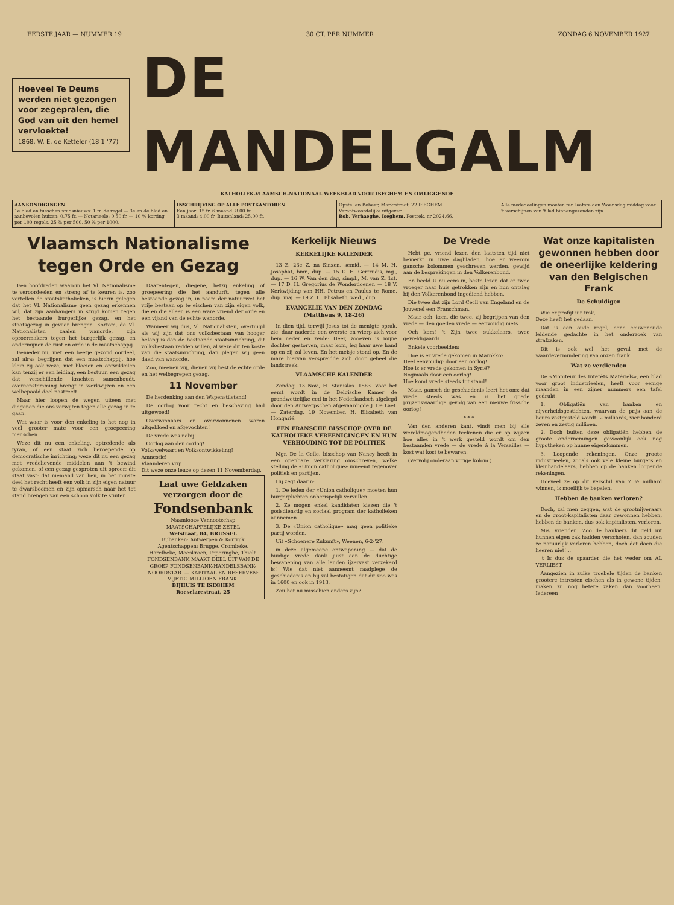EERSTE JAAR — NUMMER 19 30 CT. PER NUMMER ZONDAG 6 NOVEMBER 1927
Hoeveel Te Deums werden niet gezongen voor zegepralen, die God van uit den hemel vervloekte!
1868. W. E. de Ketteler (18 1 '77)
DE MANDELGALM
KATHOLIEK-VLAAMSCH-NATIONAAL WEEKBLAD VOOR ISEGHEM EN OMLIGGENDE
AANKONDIGINGEN
1e blad en tusschen stadsnieuws: 1 fr. de regel — 3e en 4e blad en aanbevolen huizen: 0.75 fr. — Notarieele: 0.50 fr. — 10 % korting per 100 regels, 25 % per 500, 50 % per 1000.
INSCHRIJVING OP ALLE POSTKANTOREN
Een jaar: 15 fr. 6 maand: 8.00 fr.
3 maand: 4.00 fr. Buitenland: 25.00 fr.
Opstel en Beheer, Marktstraat, 22 ISEGHEM
Verantwoordelijke uitgever:
Rob. Verhaeghe, Iseghem. Postrek. nr 2024.66.
Alle mededeelingen moeten ten laatste den Woensdag middag voor 't verschijnen van 't lad binnengezonden zijn.
Vlaamsch Nationalisme tegen Orde en Gezag
Een hoofdreden waarom het Vl. Nationalisme te veroordeelen en streng af te keuren is, zoo vertellen de staatskatholieken, is hierin gelegen dat het Vl. Nationalisme geen gezag erkennen wil, dat zijn aanhangers in strijd komen tegen het bestaande burgerlijke gezag, en het staatsgezag in gevaar brengen. Kortom, de Vl. Nationalisten zaaien wanorde, zijn oproermakers tegen het burgerlijk gezag, en ondermijnen de rust en orde in de maatschappij.
Eenieder nu, met een beetje gezond oordeel, zal alras begrijpen dat een maatschappij, hoe klein zij ook weze, niet bloeien en ontwikkelen kan tenzij er een leiding, een bestuur, een gezag dat verschillende krachten samenhoudt, overeenstemming brengt in werkwijzen en een welbepaald doel nastreeft.
Maar hier loopen de wegen uiteen met diegenen die ons verwijten tegen alle gezag in te gaan.
Wat waar is voor den enkeling is het nog in veel grooter mate voor een groepeering menschen.
Weze dit nu een enkeling, optredende als tyran, of een staat zich beroepende op democratische inrichting; weze dit nu een gezag met vredelievende middelen aan 't bewind gekomen, of een gezag gesproten uit oproer; dit staat vast: dat niemand van hen, in het minste deel het recht heeft een volk in zijn eigen natuur te dwarsboomen en zijn opmarsch naar het tot stand brengen van een schoon volk te stuiten.
Daarentegen, diegene, hetzij enkeling of groepeering die het aandurft, tegen alle bestaande gezag in, in naam der natuurwet het vrije bestaan op te eischen van zijn eigen volk, die en die alleen is een ware vriend der orde en een vijand van de echte wanorde.
Wanneer wij dus, Vl. Nationalisten, overtuigd als wij zijn dat ons volksbestaan van hooger belang is dan de bestaande staatsinrichting, dit volksbestaan redden willen, al weze dit ten koste van die staatsinrichting, dan plegen wij geen daad van wanorde.
Zoo, meenen wij, dienen wij best de echte orde en het welbegrepen gezag.
11 November
De herdenking aan den Wapenstilstand!
De oorlog voor recht en beschaving had uitgewoed!
Overwinnaars en overwonnenen waren uitgebloed en afgevochten!
De vrede was nabij!
Oorlog aan den oorlog!
Volkswelvaart en Volksontwikkeling!
Amnestie!
Vlaanderen vrij!
Dit weze onze leuze op dezen 11 Novemberdag.
Laat uwe Geldzaken verzorgen door de
Fondsenbank
Naamlooze Vennootschap
MAATSCHAPPELIJKE ZETEL
Wetstraat, 84, BRUSSEL
Bijbanken: Antwerpen & Kortrijk
Agentschappen: Brugge, Crombeke, Harelbeke, Moeskroen, Poperinghe, Thielt.
FONDSENBANK MAAKT DEEL UIT VAN DE GROEP FONDSENBANK-HANDELSBANK-NOORDSTAR. — KAPITAAL EN RESERVEN: VIJFTIG MILLIOEN FRANK.
BIJHUIS TE ISEGHEM
Roeselarestraat, 25
Kerkelijk Nieuws
KERKELIJKE KALENDER
13 Z. 23e Z. na Sinxen, semid. — 14 M. H. Josaphat, bmr., dup. — 15 D. H. Gertrudis, mg., dup. — 16 W. Van den dag, simpl., M. van Z. 1st. — 17 D. H. Gregorius de Wonderdoener. — 18 V. Kerkwijding van HH. Petrus en Paulus te Rome, dup. maj. — 19 Z. H. Elisabeth, wed., dup.
EVANGELIE VAN DEN ZONDAG
(Mattheus 9, 18-26)
In dien tijd, terwijl Jesus tot de menigte sprak, zie, daar naderde een overste en wierp zich voor hem neder en zeide: Heer, zooeven is mijne dochter gestorven, maar kom, leg haar uwe hand op en zij zal leven. En het meisje stond op. En de mare hiervan verspreidde zich door geheel die landstreek.
VLAAMSCHE KALENDER
Zondag, 13 Nov., H. Stanislas. 1863. Voor het eerst wordt in de Belgische Kamer de grondwettelijke eed in het Nederlandsch afgelegd door den Antwerpschen afgevaardigde J. De Laet. — Zaterdag, 19 November, H. Elisabeth van Hongarië.
EEN FRANSCHE BISSCHOP OVER DE KATHOLIEKE VEREENIGINGEN EN HUN VERHOUDING TOT DE POLITIEK
Mgr. De la Celle, bisschop van Nancy heeft in een openbare verklaring omschreven, welke stelling de «Union catholique» inneemt tegenover politiek en partijen.
Hij zegt daarin:
1. De leden der «Union catholique» moeten hun burgerplichten onberispelijk vervullen.
2. Ze mogen enkel kandidaten kiezen die 't godsdienstig en sociaal program der katholieken aannemen.
3. De «Union catholique» mag geen politieke partij worden.
Uit «Schoenere Zukunft», Weenen, 6-2-'27.
in deze algemeene ontwapening — dat de huidige vrede dank juist aan de duchtige bewapening van alle landen ijzervast verzekerd is! Wie dat niet aanneemt raadplege de geschiedenis en hij zal bestatigen dat dit zoo was in 1600 en ook in 1913.
Zou het nu misschien anders zijn?
De Vrede
Hebt ge, vriend lezer, den laatsten tijd niet bemerkt in uwe dagbladen, hoe er weerom gansche kolommen geschreven werden, gewijd aan de besprekingen in den Volkerenbond.
En beeld U nu eens in, beste lezer, dat er twee vroeger naar huis getrokken zijn en hun ontslag bij den Volkerenbond ingediend hebben.
Die twee dat zijn Lord Cecil van Engeland en de Jouvenel een Franschman.
Maar och, kom, die twee, zij begrijpen van den vrede — den goeden vrede — eenvoudig niets.
Och kom! 't Zijn twee sukkelaars, twee geweldigaards.
Enkele voorbeelden:
Hoe is er vrede gekomen in Marokko?
Heel eenvoudig: door een oorlog!
Hoe is er vrede gekomen in Syrië?
Nogmaals door een oorlog!
Hoe komt vrede steeds tot stand!
Maar, gansch de geschiedenis leert het ons: dat vrede steeds was en is het goede prijzenswaardige gevolg van een nieuwe frissche oorlog!
* * *
Van den anderen kant, vindt men bij alle wereldmogendheden teekenen die er op wijzen hoe alles in 't werk gesteld wordt om den bestaanden vrede — de vrede à la Versailles — kost wat kost te bewaren.
(Vervolg onderaan vorige kolom.)
Wat onze kapitalisten gewonnen hebben door de oneerlijke keldering van den Belgischen Frank
De Schuldigen
Wie er profijt uit trok,
Deze heeft het gedaan.
Dat is een oude regel, eene eeuwenoude leidende gedachte in het onderzoek van strafzaken.
Dit is ook wel het geval met de waardevermindering van onzen frank.
Wat ze verdienden
De «Moniteur des Interêts Matériels», een blad voor groot industrieelen, heeft voor eenige maanden in een zijner nummers een tafel gedrukt.
1. Obligatiën van banken en nijverheidsgestichten, waarvan de prijs aan de beurs vastgesteld wordt: 2 milliards, vier honderd zeven en zestig millioen.
2. Doch buiten deze obligatiën hebben de groote ondernemingen gewoonlijk ook nog hypotheken op hunne eigendommen.
3. Loopende rekeningen. Onze groote industrieelen, zooals ook vele kleine burgers en kleinhandelaars, hebben op de banken loopende rekeningen.
Hoeveel ze op dit verschil van 7 ½ milliard winnen, is moeilijk te bepalen.
Hebben de banken verloren?
Doch, zal men zeggen, wat de grootnijveraars en de groot-kapitalisten daar gewonnen hebben, hebben de banken, dus ook kapitalisten, verloren.
Mis, vrienden! Zoo de bankiers dit geld uit hunnen eigen zak hadden verschoten, dan zouden ze natuurlijk verloren hebben, doch dat doen die heeren niet!...
't Is dus de spaarder die het weder om AL VERLIEST.
Aangezien in zulke troebele tijden de banken grootere intresten eischen als in gewone tijden, maken zij nog betere zaken dan voorheen. Iedereen